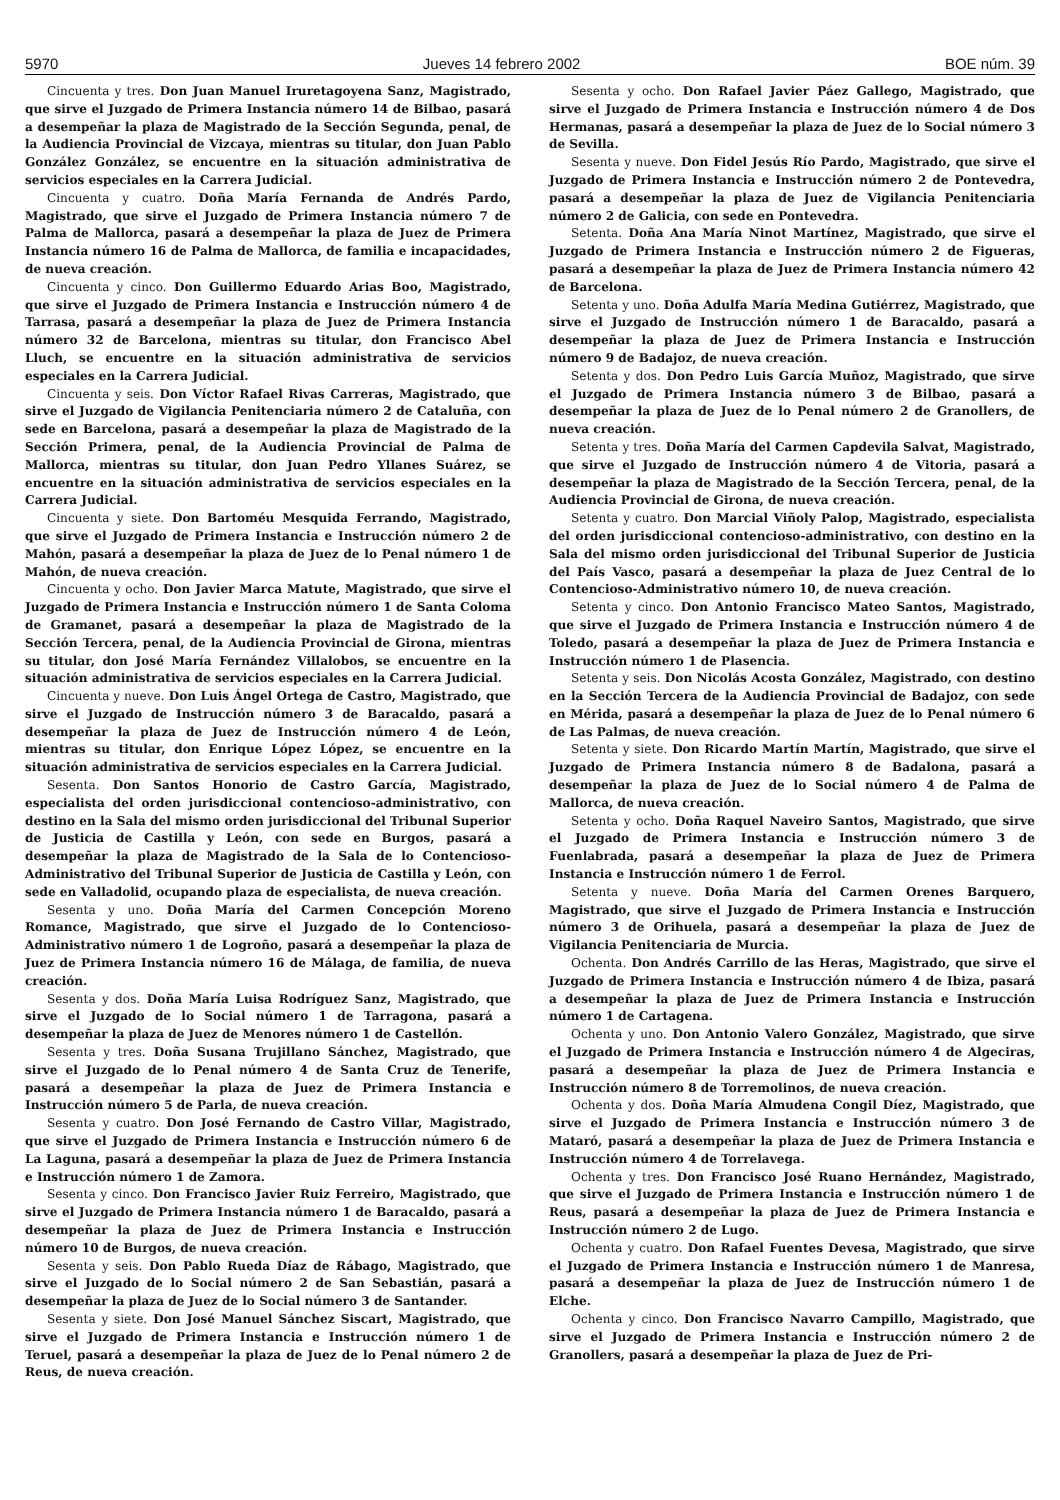5970 Jueves 14 febrero 2002 BOE núm. 39
Cincuenta y tres. Don Juan Manuel Iruretagoyena Sanz, Magistrado, que sirve el Juzgado de Primera Instancia número 14 de Bilbao, pasará a desempeñar la plaza de Magistrado de la Sección Segunda, penal, de la Audiencia Provincial de Vizcaya, mientras su titular, don Juan Pablo González González, se encuentre en la situación administrativa de servicios especiales en la Carrera Judicial.
Cincuenta y cuatro. Doña María Fernanda de Andrés Pardo, Magistrado, que sirve el Juzgado de Primera Instancia número 7 de Palma de Mallorca, pasará a desempeñar la plaza de Juez de Primera Instancia número 16 de Palma de Mallorca, de familia e incapacidades, de nueva creación.
Cincuenta y cinco. Don Guillermo Eduardo Arias Boo, Magistrado, que sirve el Juzgado de Primera Instancia e Instrucción número 4 de Tarrasa, pasará a desempeñar la plaza de Juez de Primera Instancia número 32 de Barcelona, mientras su titular, don Francisco Abel Lluch, se encuentre en la situación administrativa de servicios especiales en la Carrera Judicial.
Cincuenta y seis. Don Víctor Rafael Rivas Carreras, Magistrado, que sirve el Juzgado de Vigilancia Penitenciaria número 2 de Cataluña, con sede en Barcelona, pasará a desempeñar la plaza de Magistrado de la Sección Primera, penal, de la Audiencia Provincial de Palma de Mallorca, mientras su titular, don Juan Pedro Yllanes Suárez, se encuentre en la situación administrativa de servicios especiales en la Carrera Judicial.
Cincuenta y siete. Don Bartoméu Mesquida Ferrando, Magistrado, que sirve el Juzgado de Primera Instancia e Instrucción número 2 de Mahón, pasará a desempeñar la plaza de Juez de lo Penal número 1 de Mahón, de nueva creación.
Cincuenta y ocho. Don Javier Marca Matute, Magistrado, que sirve el Juzgado de Primera Instancia e Instrucción número 1 de Santa Coloma de Gramanet, pasará a desempeñar la plaza de Magistrado de la Sección Tercera, penal, de la Audiencia Provincial de Girona, mientras su titular, don José María Fernández Villalobos, se encuentre en la situación administrativa de servicios especiales en la Carrera Judicial.
Cincuenta y nueve. Don Luis Ángel Ortega de Castro, Magistrado, que sirve el Juzgado de Instrucción número 3 de Baracaldo, pasará a desempeñar la plaza de Juez de Instrucción número 4 de León, mientras su titular, don Enrique López López, se encuentre en la situación administrativa de servicios especiales en la Carrera Judicial.
Sesenta. Don Santos Honorio de Castro García, Magistrado, especialista del orden jurisdiccional contencioso-administrativo, con destino en la Sala del mismo orden jurisdiccional del Tribunal Superior de Justicia de Castilla y León, con sede en Burgos, pasará a desempeñar la plaza de Magistrado de la Sala de lo Contencioso-Administrativo del Tribunal Superior de Justicia de Castilla y León, con sede en Valladolid, ocupando plaza de especialista, de nueva creación.
Sesenta y uno. Doña María del Carmen Concepción Moreno Romance, Magistrado, que sirve el Juzgado de lo Contencioso-Administrativo número 1 de Logroño, pasará a desempeñar la plaza de Juez de Primera Instancia número 16 de Málaga, de familia, de nueva creación.
Sesenta y dos. Doña María Luisa Rodríguez Sanz, Magistrado, que sirve el Juzgado de lo Social número 1 de Tarragona, pasará a desempeñar la plaza de Juez de Menores número 1 de Castellón.
Sesenta y tres. Doña Susana Trujillano Sánchez, Magistrado, que sirve el Juzgado de lo Penal número 4 de Santa Cruz de Tenerife, pasará a desempeñar la plaza de Juez de Primera Instancia e Instrucción número 5 de Parla, de nueva creación.
Sesenta y cuatro. Don José Fernando de Castro Villar, Magistrado, que sirve el Juzgado de Primera Instancia e Instrucción número 6 de La Laguna, pasará a desempeñar la plaza de Juez de Primera Instancia e Instrucción número 1 de Zamora.
Sesenta y cinco. Don Francisco Javier Ruiz Ferreiro, Magistrado, que sirve el Juzgado de Primera Instancia número 1 de Baracaldo, pasará a desempeñar la plaza de Juez de Primera Instancia e Instrucción número 10 de Burgos, de nueva creación.
Sesenta y seis. Don Pablo Rueda Díaz de Rábago, Magistrado, que sirve el Juzgado de lo Social número 2 de San Sebastián, pasará a desempeñar la plaza de Juez de lo Social número 3 de Santander.
Sesenta y siete. Don José Manuel Sánchez Siscart, Magistrado, que sirve el Juzgado de Primera Instancia e Instrucción número 1 de Teruel, pasará a desempeñar la plaza de Juez de lo Penal número 2 de Reus, de nueva creación.
Sesenta y ocho. Don Rafael Javier Páez Gallego, Magistrado, que sirve el Juzgado de Primera Instancia e Instrucción número 4 de Dos Hermanas, pasará a desempeñar la plaza de Juez de lo Social número 3 de Sevilla.
Sesenta y nueve. Don Fidel Jesús Río Pardo, Magistrado, que sirve el Juzgado de Primera Instancia e Instrucción número 2 de Pontevedra, pasará a desempeñar la plaza de Juez de Vigilancia Penitenciaria número 2 de Galicia, con sede en Pontevedra.
Setenta. Doña Ana María Ninot Martínez, Magistrado, que sirve el Juzgado de Primera Instancia e Instrucción número 2 de Figueras, pasará a desempeñar la plaza de Juez de Primera Instancia número 42 de Barcelona.
Setenta y uno. Doña Adulfa María Medina Gutiérrez, Magistrado, que sirve el Juzgado de Instrucción número 1 de Baracaldo, pasará a desempeñar la plaza de Juez de Primera Instancia e Instrucción número 9 de Badajoz, de nueva creación.
Setenta y dos. Don Pedro Luis García Muñoz, Magistrado, que sirve el Juzgado de Primera Instancia número 3 de Bilbao, pasará a desempeñar la plaza de Juez de lo Penal número 2 de Granollers, de nueva creación.
Setenta y tres. Doña María del Carmen Capdevila Salvat, Magistrado, que sirve el Juzgado de Instrucción número 4 de Vitoria, pasará a desempeñar la plaza de Magistrado de la Sección Tercera, penal, de la Audiencia Provincial de Girona, de nueva creación.
Setenta y cuatro. Don Marcial Viñoly Palop, Magistrado, especialista del orden jurisdiccional contencioso-administrativo, con destino en la Sala del mismo orden jurisdiccional del Tribunal Superior de Justicia del País Vasco, pasará a desempeñar la plaza de Juez Central de lo Contencioso-Administrativo número 10, de nueva creación.
Setenta y cinco. Don Antonio Francisco Mateo Santos, Magistrado, que sirve el Juzgado de Primera Instancia e Instrucción número 4 de Toledo, pasará a desempeñar la plaza de Juez de Primera Instancia e Instrucción número 1 de Plasencia.
Setenta y seis. Don Nicolás Acosta González, Magistrado, con destino en la Sección Tercera de la Audiencia Provincial de Badajoz, con sede en Mérida, pasará a desempeñar la plaza de Juez de lo Penal número 6 de Las Palmas, de nueva creación.
Setenta y siete. Don Ricardo Martín Martín, Magistrado, que sirve el Juzgado de Primera Instancia número 8 de Badalona, pasará a desempeñar la plaza de Juez de lo Social número 4 de Palma de Mallorca, de nueva creación.
Setenta y ocho. Doña Raquel Naveiro Santos, Magistrado, que sirve el Juzgado de Primera Instancia e Instrucción número 3 de Fuenlabrada, pasará a desempeñar la plaza de Juez de Primera Instancia e Instrucción número 1 de Ferrol.
Setenta y nueve. Doña María del Carmen Orenes Barquero, Magistrado, que sirve el Juzgado de Primera Instancia e Instrucción número 3 de Orihuela, pasará a desempeñar la plaza de Juez de Vigilancia Penitenciaria de Murcia.
Ochenta. Don Andrés Carrillo de las Heras, Magistrado, que sirve el Juzgado de Primera Instancia e Instrucción número 4 de Ibiza, pasará a desempeñar la plaza de Juez de Primera Instancia e Instrucción número 1 de Cartagena.
Ochenta y uno. Don Antonio Valero González, Magistrado, que sirve el Juzgado de Primera Instancia e Instrucción número 4 de Algeciras, pasará a desempeñar la plaza de Juez de Primera Instancia e Instrucción número 8 de Torremolinos, de nueva creación.
Ochenta y dos. Doña María Almudena Congil Díez, Magistrado, que sirve el Juzgado de Primera Instancia e Instrucción número 3 de Mataró, pasará a desempeñar la plaza de Juez de Primera Instancia e Instrucción número 4 de Torrelavega.
Ochenta y tres. Don Francisco José Ruano Hernández, Magistrado, que sirve el Juzgado de Primera Instancia e Instrucción número 1 de Reus, pasará a desempeñar la plaza de Juez de Primera Instancia e Instrucción número 2 de Lugo.
Ochenta y cuatro. Don Rafael Fuentes Devesa, Magistrado, que sirve el Juzgado de Primera Instancia e Instrucción número 1 de Manresa, pasará a desempeñar la plaza de Juez de Instrucción número 1 de Elche.
Ochenta y cinco. Don Francisco Navarro Campillo, Magistrado, que sirve el Juzgado de Primera Instancia e Instrucción número 2 de Granollers, pasará a desempeñar la plaza de Juez de Pri-